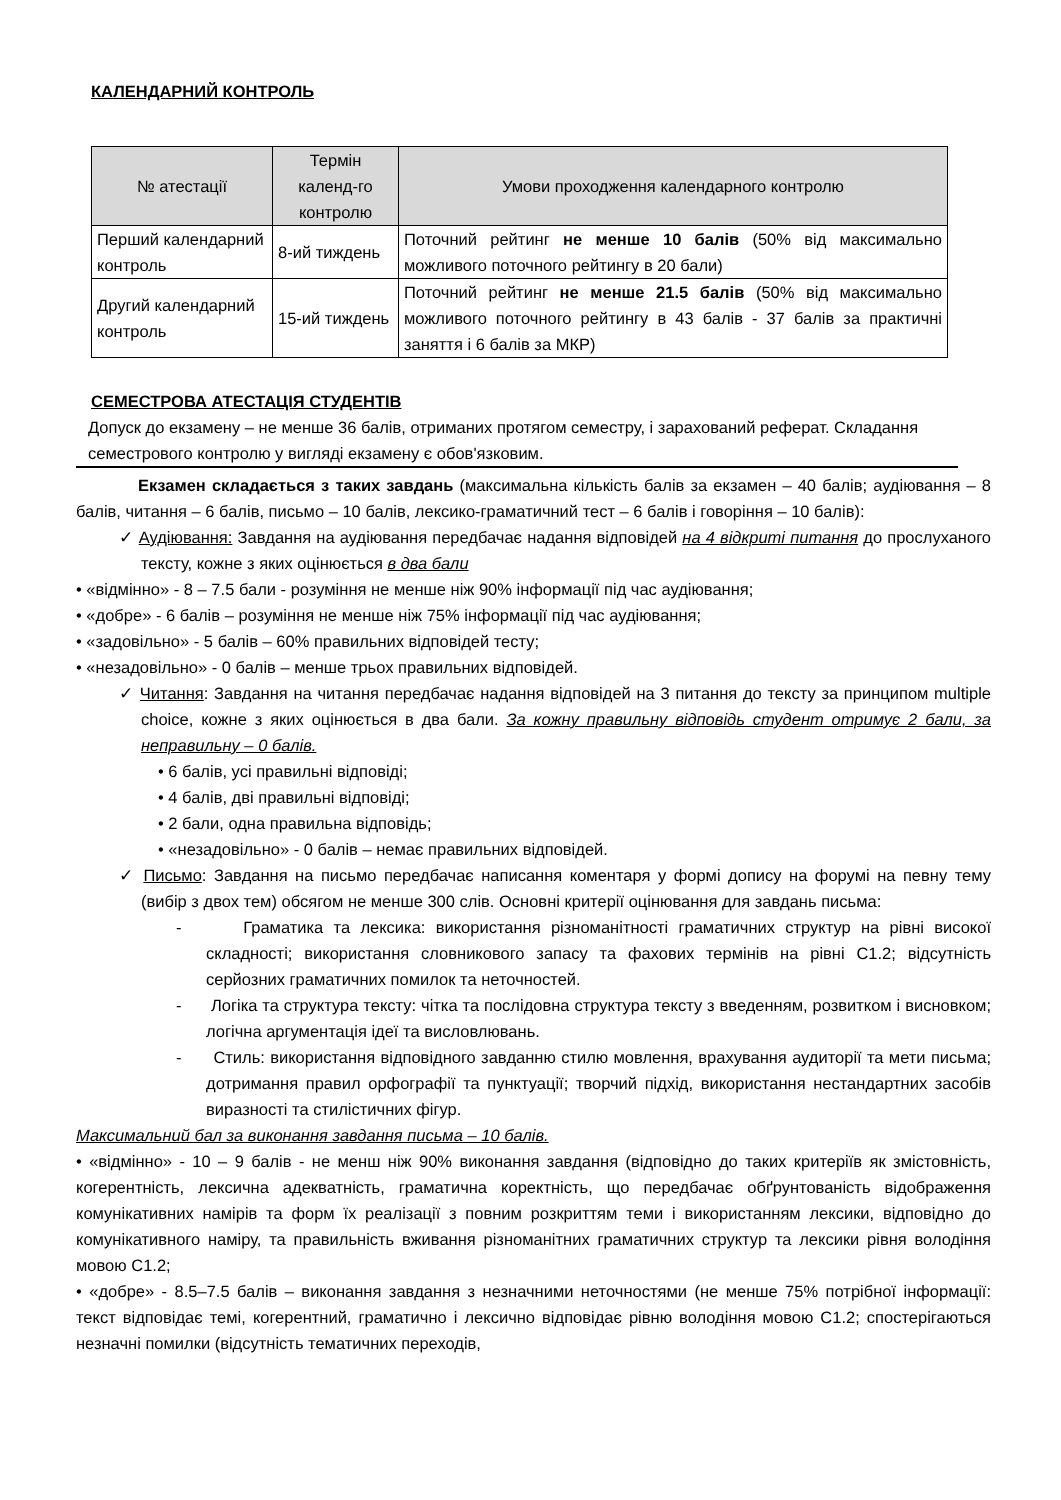КАЛЕНДАРНИЙ КОНТРОЛЬ
| № атестації | Термін календ-го контролю | Умови проходження календарного контролю |
| --- | --- | --- |
| Перший календарний контроль | 8-ий тиждень | Поточний рейтинг не менше 10 балів (50% від максимально можливого поточного рейтингу в 20 бали) |
| Другий календарний контроль | 15-ий тиждень | Поточний рейтинг не менше 21.5 балів (50% від максимально можливого поточного рейтингу в 43 балів - 37 балів за практичні заняття і 6 балів за МКР) |
СЕМЕСТРОВА АТЕСТАЦІЯ СТУДЕНТІВ
Допуск до екзамену – не менше 36 балів, отриманих протягом семестру, і зарахований реферат. Складання семестрового контролю у вигляді екзамену є обов'язковим.
Екзамен складається з таких завдань (максимальна кількість балів за екзамен – 40 балів; аудіювання – 8 балів, читання – 6 балів, письмо – 10 балів, лексико-граматичний тест – 6 балів і говоріння – 10 балів):
✓ Аудіювання: Завдання на аудіювання передбачає надання відповідей на 4 відкриті питання до прослуханого тексту, кожне з яких оцінюється в два бали
• «відмінно» - 8 – 7.5 бали - розуміння не менше ніж 90% інформації під час аудіювання;
• «добре» - 6 балів – розуміння не менше ніж 75% інформації під час аудіювання;
• «задовільно» - 5 балів – 60% правильних відповідей тесту;
• «незадовільно» - 0 балів – менше трьох правильних відповідей.
✓ Читання: Завдання на читання передбачає надання відповідей на 3 питання до тексту за принципом multiple choice, кожне з яких оцінюється в два бали. За кожну правильну відповідь студент отримує 2 бали, за неправильну – 0 балів.
• 6 балів, усі правильні відповіді;
• 4 балів, дві правильні відповіді;
• 2 бали, одна правильна відповідь;
• «незадовільно» - 0 балів – немає правильних відповідей.
✓ Письмо: Завдання на письмо передбачає написання коментаря у формі допису на форумі на певну тему (вибір з двох тем) обсягом не менше 300 слів. Основні критерії оцінювання для завдань письма:
- Граматика та лексика: використання різноманітності граматичних структур на рівні високої складності; використання словникового запасу та фахових термінів на рівні С1.2; відсутність серйозних граматичних помилок та неточностей.
- Логіка та структура тексту: чітка та послідовна структура тексту з введенням, розвитком і висновком; логічна аргументація ідеї та висловлювань.
- Стиль: використання відповідного завданню стилю мовлення, врахування аудиторії та мети письма; дотримання правил орфографії та пунктуації; творчий підхід, використання нестандартних засобів виразності та стилістичних фігур.
Максимальний бал за виконання завдання письма – 10 балів.
• «відмінно» - 10 – 9 балів - не менш ніж 90% виконання завдання (відповідно до таких критеріїв як змістовність, когерентність, лексична адекватність, граматична коректність, що передбачає обґрунтованість відображення комунікативних намірів та форм їх реалізації з повним розкриттям теми і використанням лексики, відповідно до комунікативного наміру, та правильність вживання різноманітних граматичних структур та лексики рівня володіння мовою С1.2;
• «добре» - 8.5–7.5 балів – виконання завдання з незначними неточностями (не менше 75% потрібної інформації: текст відповідає темі, когерентний, граматично і лексично відповідає рівню володіння мовою С1.2; спостерігаються незначні помилки (відсутність тематичних переходів,